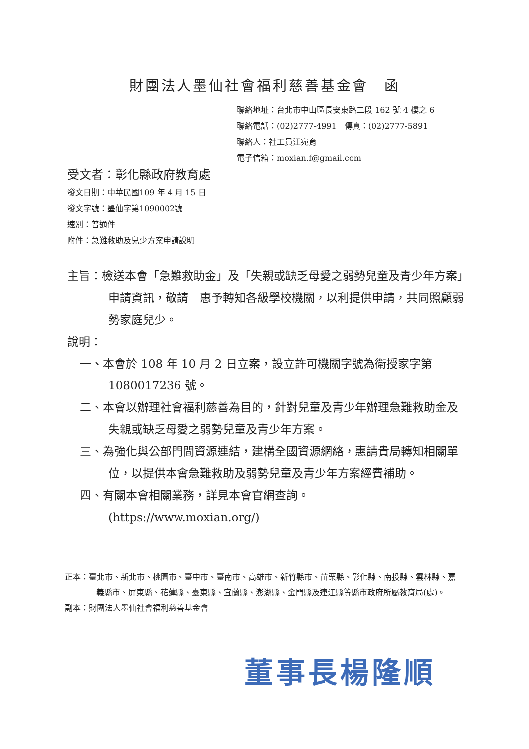財團法人墨仙社會福利慈善基金會　函
聯絡地址：台北市中山區長安東路二段 162 號 4 樓之 6
聯絡電話：(02)2777-4991　傳真：(02)2777-5891
聯絡人：社工員江宛育
電子信箱：moxian.f@gmail.com
受文者：彰化縣政府教育處
發文日期：中華民國109 年 4 月 15 日
發文字號：墨仙字第1090002號
速別：普通件
附件：急難救助及兒少方案申請說明
主旨：檢送本會「急難救助金」及「失親或缺乏母愛之弱勢兒童及青少年方案」申請資訊，敬請　惠予轉知各級學校機關，以利提供申請，共同照顧弱勢家庭兒少。
說明：
一、本會於 108 年 10 月 2 日立案，設立許可機關字號為衛授家字第 1080017236 號。
二、本會以辦理社會福利慈善為目的，針對兒童及青少年辦理急難救助金及失親或缺乏母愛之弱勢兒童及青少年方案。
三、為強化與公部門間資源連結，建構全國資源網絡，惠請貴局轉知相關單位，以提供本會急難救助及弱勢兒童及青少年方案經費補助。
四、有關本會相關業務，詳見本會官網查詢。
(https://www.moxian.org/)
正本：臺北市、新北市、桃園市、臺中市、臺南市、高雄市、新竹縣市、苗栗縣、彰化縣、南投縣、雲林縣、嘉義縣市、屏東縣、花蓮縣、臺東縣、宜蘭縣、澎湖縣、金門縣及連江縣等縣市政府所屬教育局(處)。
副本：財團法人墨仙社會福利慈善基金會
董事長楊隆順